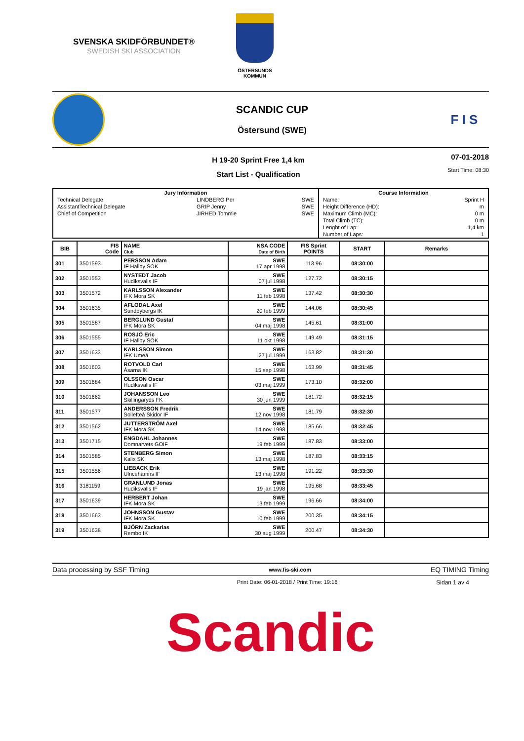SVENSKA SKIDFÖRBUNDET®
SWEDISH SKI ASSOCIATION
ÖSTERSUNDS
KOMMUN
SCANDIC CUP
Östersund (SWE)
F I S
H 19-20 Sprint Free 1,4 km
Start List - Qualification
07-01-2018
Start Time: 08:30
| Jury Information | | | Course Information | |
| --- | --- | --- | --- | --- |
| Technical Delegate | LINDBERG Per | SWE | Name: | Sprint H |
| AssistantTechnical Delegate | GRIP Jenny | SWE | Height Difference (HD): | m |
| Chief of Competition | JIRHED Tommie | SWE | Maximum Climb (MC): | 0 m |
| | | | Total Climb (TC): | 0 m |
| | | | Lenght of Lap: | 1,4 km |
| | | | Number of Laps: | 1 |
| BIB | FIS Code | NAME Club | NSA CODE Date of Birth | FIS Sprint POINTS | START | Remarks |
| --- | --- | --- | --- | --- | --- | --- |
| 301 | 3501593 | PERSSON Adam IF Hallby SOK | SWE 17 apr 1998 | 113.96 | 08:30:00 | |
| 302 | 3501553 | NYSTEDT Jacob Hudiksvalls IF | SWE 07 jul 1998 | 127.72 | 08:30:15 | |
| 303 | 3501572 | KARLSSON Alexander IFK Mora SK | SWE 11 feb 1998 | 137.42 | 08:30:30 | |
| 304 | 3501635 | AFLODAL Axel Sundbybergs IK | SWE 20 feb 1999 | 144.06 | 08:30:45 | |
| 305 | 3501587 | BERGLUND Gustaf IFK Mora SK | SWE 04 maj 1998 | 145.61 | 08:31:00 | |
| 306 | 3501555 | ROSJÖ Eric IF Hallby SOK | SWE 11 okt 1998 | 149.49 | 08:31:15 | |
| 307 | 3501633 | KARLSSON Simon IFK Umeå | SWE 27 jul 1999 | 163.82 | 08:31:30 | |
| 308 | 3501603 | ROTVOLD Carl Åsarna IK | SWE 15 sep 1998 | 163.99 | 08:31:45 | |
| 309 | 3501684 | OLSSON Oscar Hudiksvalls IF | SWE 03 maj 1999 | 173.10 | 08:32:00 | |
| 310 | 3501662 | JOHANSSON Leo Skillingaryds FK | SWE 30 jun 1999 | 181.72 | 08:32:15 | |
| 311 | 3501577 | ANDERSSON Fredrik Sollefteå Skidor IF | SWE 12 nov 1998 | 181.79 | 08:32:30 | |
| 312 | 3501562 | JUTTERSTRÖM Axel IFK Mora SK | SWE 14 nov 1998 | 185.66 | 08:32:45 | |
| 313 | 3501715 | ENGDAHL Johannes Domnarvets GOIF | SWE 19 feb 1999 | 187.83 | 08:33:00 | |
| 314 | 3501585 | STENBERG Simon Kalix SK | SWE 13 maj 1998 | 187.83 | 08:33:15 | |
| 315 | 3501556 | LIEBACK Erik Ulricehamns IF | SWE 13 maj 1998 | 191.22 | 08:33:30 | |
| 316 | 3181159 | GRANLUND Jonas Hudiksvalls IF | SWE 19 jan 1998 | 195.68 | 08:33:45 | |
| 317 | 3501639 | HERBERT Johan IFK Mora SK | SWE 13 feb 1999 | 196.66 | 08:34:00 | |
| 318 | 3501663 | JOHNSSON Gustav IFK Mora SK | SWE 10 feb 1999 | 200.35 | 08:34:15 | |
| 319 | 3501638 | BJÖRN Zackarias Rembo IK | SWE 30 aug 1999 | 200.47 | 08:34:30 | |
Data processing by SSF Timing www.fis-ski.com EQ TIMING Timing
Print Date: 06-01-2018 / Print Time: 19:16 Sidan 1 av 4
Scandic